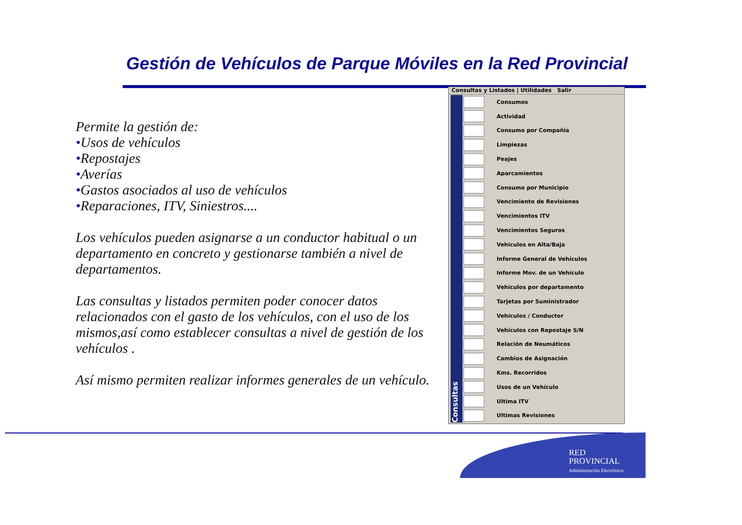Gestión de Vehículos de Parque Móviles en la Red Provincial
Permite la gestión de:
•Usos de vehículos
•Repostajes
•Averías
•Gastos asociados al uso de vehículos
•Reparaciones, ITV, Siniestros....
Los vehículos pueden asignarse a un conductor habitual o un departamento en concreto y gestionarse también a nivel de departamentos.
Las consultas y listados permiten poder conocer datos relacionados con el gasto de los vehículos, con el uso de los mismos,así como establecer consultas a nivel de gestión de los vehículos .
Así mismo permiten realizar informes generales de un vehículo.
Consultas y Listados | Utilidades Salir
Consultas
Consumos
Actividad
Consumo por Compañia
Limpiezas
Peajes
Aparcamientos
Consumo por Municipio
Vencimiento de Revisiones
Vencimientos ITV
Vencimientos Seguros
Vehiculos en Alta/Baja
Informe General de Vehículos
Informe Mov. de un Vehículo
Vehículos por departamento
Tarjetas por Suministrador
Vehículos / Conductor
Vehículos con Repostaje S/N
Relación de Neumáticos
Cambios de Asignación
Kms. Recorridos
Usos de un Vehículo
Ultima ITV
Ultimas Revisiones
RED
PROVINCIAL
Administración Electrónica